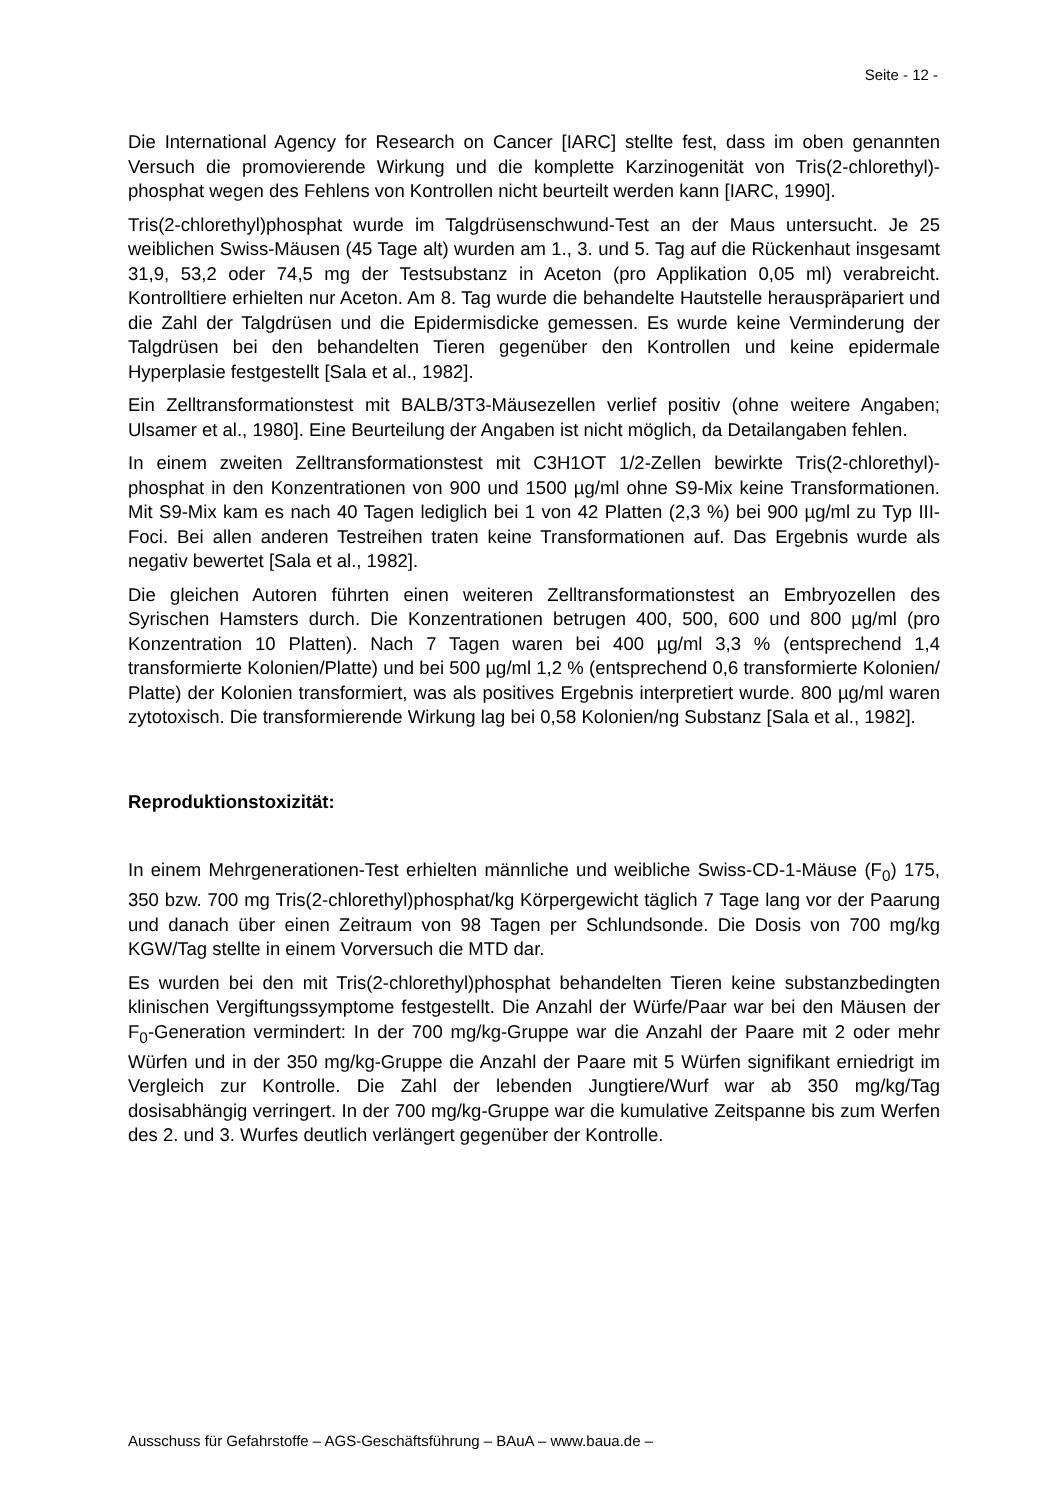Seite - 12 -
Die International Agency for Research on Cancer [IARC] stellte fest, dass im oben genannten Versuch die promovierende Wirkung und die komplette Karzinogenität von Tris(2-chlorethyl)-phosphat wegen des Fehlens von Kontrollen nicht beurteilt werden kann [IARC, 1990].
Tris(2-chlorethyl)phosphat wurde im Talgdrüsenschwund-Test an der Maus untersucht. Je 25 weiblichen Swiss-Mäusen (45 Tage alt) wurden am 1., 3. und 5. Tag auf die Rückenhaut insgesamt 31,9, 53,2 oder 74,5 mg der Testsubstanz in Aceton (pro Applikation 0,05 ml) verabreicht. Kontrolltiere erhielten nur Aceton. Am 8. Tag wurde die behandelte Hautstelle herauspräpariert und die Zahl der Talgdrüsen und die Epidermisdicke gemessen. Es wurde keine Verminderung der Talgdrüsen bei den behandelten Tieren gegenüber den Kontrollen und keine epidermale Hyperplasie festgestellt [Sala et al., 1982].
Ein Zelltransformationstest mit BALB/3T3-Mäusezellen verlief positiv (ohne weitere Angaben; Ulsamer et al., 1980]. Eine Beurteilung der Angaben ist nicht möglich, da Detailangaben fehlen.
In einem zweiten Zelltransformationstest mit C3H1OT 1/2-Zellen bewirkte Tris(2-chlorethyl)-phosphat in den Konzentrationen von 900 und 1500 µg/ml ohne S9-Mix keine Transformationen. Mit S9-Mix kam es nach 40 Tagen lediglich bei 1 von 42 Platten (2,3 %) bei 900 µg/ml zu Typ III-Foci. Bei allen anderen Testreihen traten keine Transformationen auf. Das Ergebnis wurde als negativ bewertet [Sala et al., 1982].
Die gleichen Autoren führten einen weiteren Zelltransformationstest an Embryozellen des Syrischen Hamsters durch. Die Konzentrationen betrugen 400, 500, 600 und 800 µg/ml (pro Konzentration 10 Platten). Nach 7 Tagen waren bei 400 µg/ml 3,3 % (entsprechend 1,4 transformierte Kolonien/Platte) und bei 500 µg/ml 1,2 % (entsprechend 0,6 transformierte Kolonien/ Platte) der Kolonien transformiert, was als positives Ergebnis interpretiert wurde. 800 µg/ml waren zytotoxisch. Die transformierende Wirkung lag bei 0,58 Kolonien/ng Substanz [Sala et al., 1982].
Reproduktionstoxizität:
In einem Mehrgenerationen-Test erhielten männliche und weibliche Swiss-CD-1-Mäuse (F<sub>0</sub>) 175, 350 bzw. 700 mg Tris(2-chlorethyl)phosphat/kg Körpergewicht täglich 7 Tage lang vor der Paarung und danach über einen Zeitraum von 98 Tagen per Schlundsonde. Die Dosis von 700 mg/kg KGW/Tag stellte in einem Vorversuch die MTD dar.
Es wurden bei den mit Tris(2-chlorethyl)phosphat behandelten Tieren keine substanzbedingten klinischen Vergiftungssymptome festgestellt. Die Anzahl der Würfe/Paar war bei den Mäusen der F<sub>0</sub>-Generation vermindert: In der 700 mg/kg-Gruppe war die Anzahl der Paare mit 2 oder mehr Würfen und in der 350 mg/kg-Gruppe die Anzahl der Paare mit 5 Würfen signifikant erniedrigt im Vergleich zur Kontrolle. Die Zahl der lebenden Jungtiere/Wurf war ab 350 mg/kg/Tag dosisabhängig verringert. In der 700 mg/kg-Gruppe war die kumulative Zeitspanne bis zum Werfen des 2. und 3. Wurfes deutlich verlängert gegenüber der Kontrolle.
Ausschuss für Gefahrstoffe – AGS-Geschäftsführung – BAuA – www.baua.de –